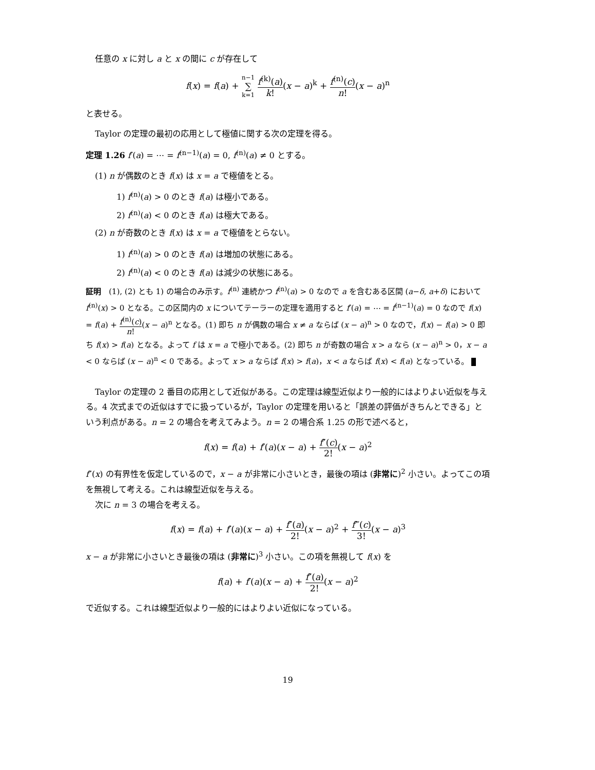任意の x に対し a と x の間に c が存在して
f(x) = f(a) + n−1 ∑ k=1 f<sup>(k)</sup>(a) k!(x − a)<sup>k</sup> + f<sup>(n)</sup>(c) n!(x − a)<sup>n</sup>
と表せる。
Taylor の定理の最初の応用として極値に関する次の定理を得る。
定理 1.26 f′(a) = ⋯ = f<sup>(n−1)</sup>(a) = 0, f<sup>(n)</sup>(a) ≠ 0 とする。
(1) n が偶数のとき f(x) は x = a で極値をとる。
1) f<sup>(n)</sup>(a) > 0 のとき f(a) は極小である。
2) f<sup>(n)</sup>(a) < 0 のとき f(a) は極大である。
(2) n が奇数のとき f(x) は x = a で極値をとらない。
1) f<sup>(n)</sup>(a) > 0 のとき f(a) は増加の状態にある。
2) f<sup>(n)</sup>(a) < 0 のとき f(a) は減少の状態にある。
証明　(1), (2) とも 1) の場合のみ示す。f<sup>(n)</sup> 連続かつ f<sup>(n)</sup>(a) > 0 なので a を含むある区間 (a−δ, a+δ) において f<sup>(n)</sup>(x) > 0 となる。この区間内の x についてテーラーの定理を適用すると f′(a) = ⋯ = f<sup>(n−1)</sup>(a) = 0 なので f(x) = f(a) + f<sup>(n)</sup>(c) n!(x − a)<sup>n</sup> となる。(1) 即ち n が偶数の場合 x ≠ a ならば (x − a)<sup>n</sup> > 0 なので，f(x) − f(a) > 0 即ち f(x) > f(a) となる。よって f は x = a で極小である。(2) 即ち n が奇数の場合 x > a なら (x − a)<sup>n</sup> > 0，x − a < 0 ならば (x − a)<sup>n</sup> < 0 である。よって x > a ならば f(x) > f(a)，x < a ならば f(x) < f(a) となっている。
Taylor の定理の 2 番目の応用として近似がある。この定理は線型近似より一般的にはよりよい近似を与える。4 次式までの近似はすでに扱っているが，Taylor の定理を用いると「誤差の評価がきちんとできる」という利点がある。n = 2 の場合を考えてみよう。n = 2 の場合系 1.25 の形で述べると，
f(x) = f(a) + f′(a)(x − a) + f″(c) 2!(x − a)<sup>2</sup>
f″(x) の有界性を仮定しているので，x − a が非常に小さいとき，最後の項は (非常に)<sup>2</sup> 小さい。よってこの項を無視して考える。これは線型近似を与える。
次に n = 3 の場合を考える。
f(x) = f(a) + f′(a)(x − a) + f″(a) 2!(x − a)<sup>2</sup> + f‴(c) 3!(x − a)<sup>3</sup>
x − a が非常に小さいとき最後の項は (非常に)<sup>3</sup> 小さい。この項を無視して f(x) を
f(a) + f′(a)(x − a) + f″(a) 2!(x − a)<sup>2</sup>
で近似する。これは線型近似より一般的にはよりよい近似になっている。
19